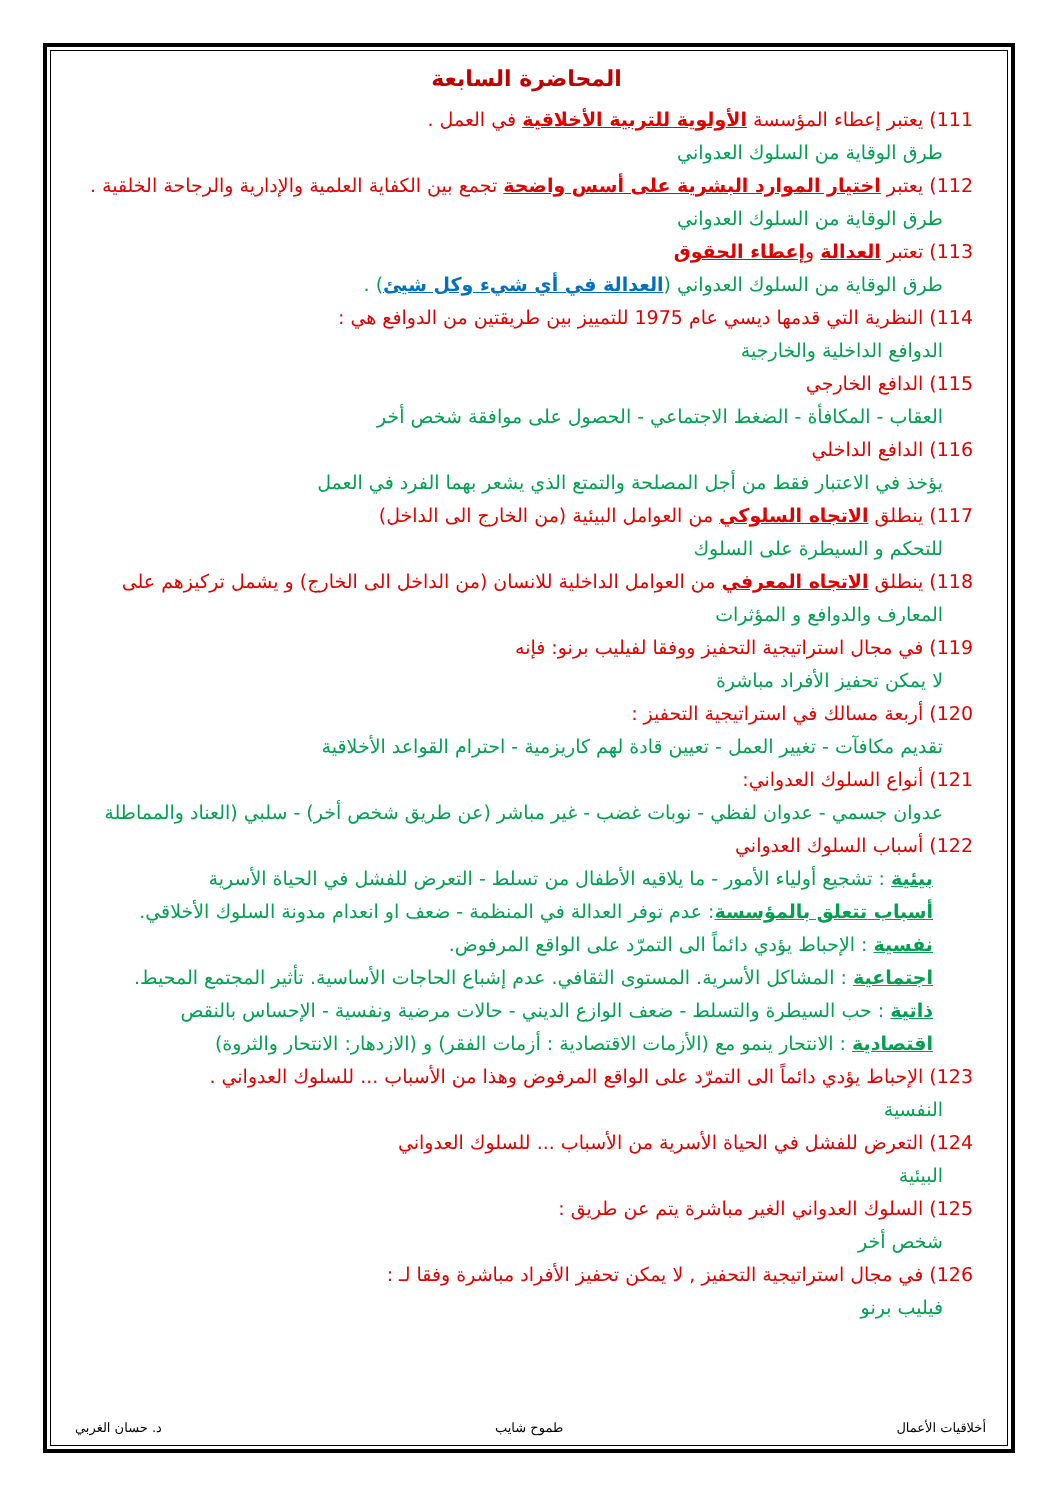المحاضرة السابعة
111) يعتبر إعطاء المؤسسة الأولوية للتربية الأخلاقية في العمل .
طرق الوقاية من السلوك العدواني
112) يعتبر اختيار الموارد البشرية على أسس واضحة تجمع بين الكفاية العلمية والإدارية والرجاحة الخلقية .
طرق الوقاية من السلوك العدواني
113) تعتبر العدالة وإعطاء الحقوق
طرق الوقاية من السلوك العدواني (العدالة في أي شيء وكل شيئ) .
114) النظرية التي قدمها ديسي عام 1975 للتمييز بين طريقتين من الدوافع هي :
الدوافع الداخلية والخارجية
115) الدافع الخارجي
العقاب - المكافأة - الضغط الاجتماعي - الحصول على موافقة شخص أخر
116) الدافع الداخلي
يؤخذ في الاعتبار فقط من أجل المصلحة والتمتع الذي يشعر بهما الفرد في العمل
117) ينطلق الاتجاه السلوكي من العوامل البيئية (من الخارج الى الداخل)
للتحكم و السيطرة على السلوك
118) ينطلق الاتجاه المعرفي من العوامل الداخلية للانسان (من الداخل الى الخارج) و يشمل تركيزهم على
المعارف والدوافع و المؤثرات
119) في مجال استراتيجية التحفيز ووفقا لفيليب برنو: فإنه
لا يمكن تحفيز الأفراد مباشرة
120) أربعة مسالك في استراتيجية التحفيز :
تقديم مكافآت - تغيير العمل - تعيين قادة لهم كاريزمية - احترام القواعد الأخلاقية
121) أنواع السلوك العدواني:
عدوان جسمي - عدوان لفظي - نوبات غضب - غير مباشر (عن طريق شخص أخر) - سلبي (العناد والمماطلة
122) أسباب السلوك العدواني
بيئية : تشجيع أولياء الأمور - ما يلاقيه الأطفال من تسلط - التعرض للفشل في الحياة الأسرية
أسباب تتعلق بالمؤسسة: عدم توفر العدالة في المنظمة - ضعف او انعدام مدونة السلوك الأخلاقي.
نفسية : الإحباط يؤدي دائماً الى التمرّد على الواقع المرفوض.
اجتماعية : المشاكل الأسرية. المستوى الثقافي. عدم إشباع الحاجات الأساسية. تأثير المجتمع المحيط.
ذاتية : حب السيطرة والتسلط - ضعف الوازع الديني - حالات مرضية ونفسية - الإحساس بالنقص
اقتصادية : الانتحار ينمو مع (الأزمات الاقتصادية : أزمات الفقر) و (الازدهار: الانتحار والثروة)
123) الإحباط يؤدي دائماً الى التمرّد على الواقع المرفوض وهذا من الأسباب ... للسلوك العدواني .
النفسية
124) التعرض للفشل في الحياة الأسرية من الأسباب ... للسلوك العدواني
البيئية
125) السلوك العدواني الغير مباشرة يتم عن طريق :
شخص أخر
126) في مجال استراتيجية التحفيز , لا يمكن تحفيز الأفراد مباشرة وفقا لـ :
فيليب برنو
أخلاقيات الأعمال طموح شايب د. حسان الغربي